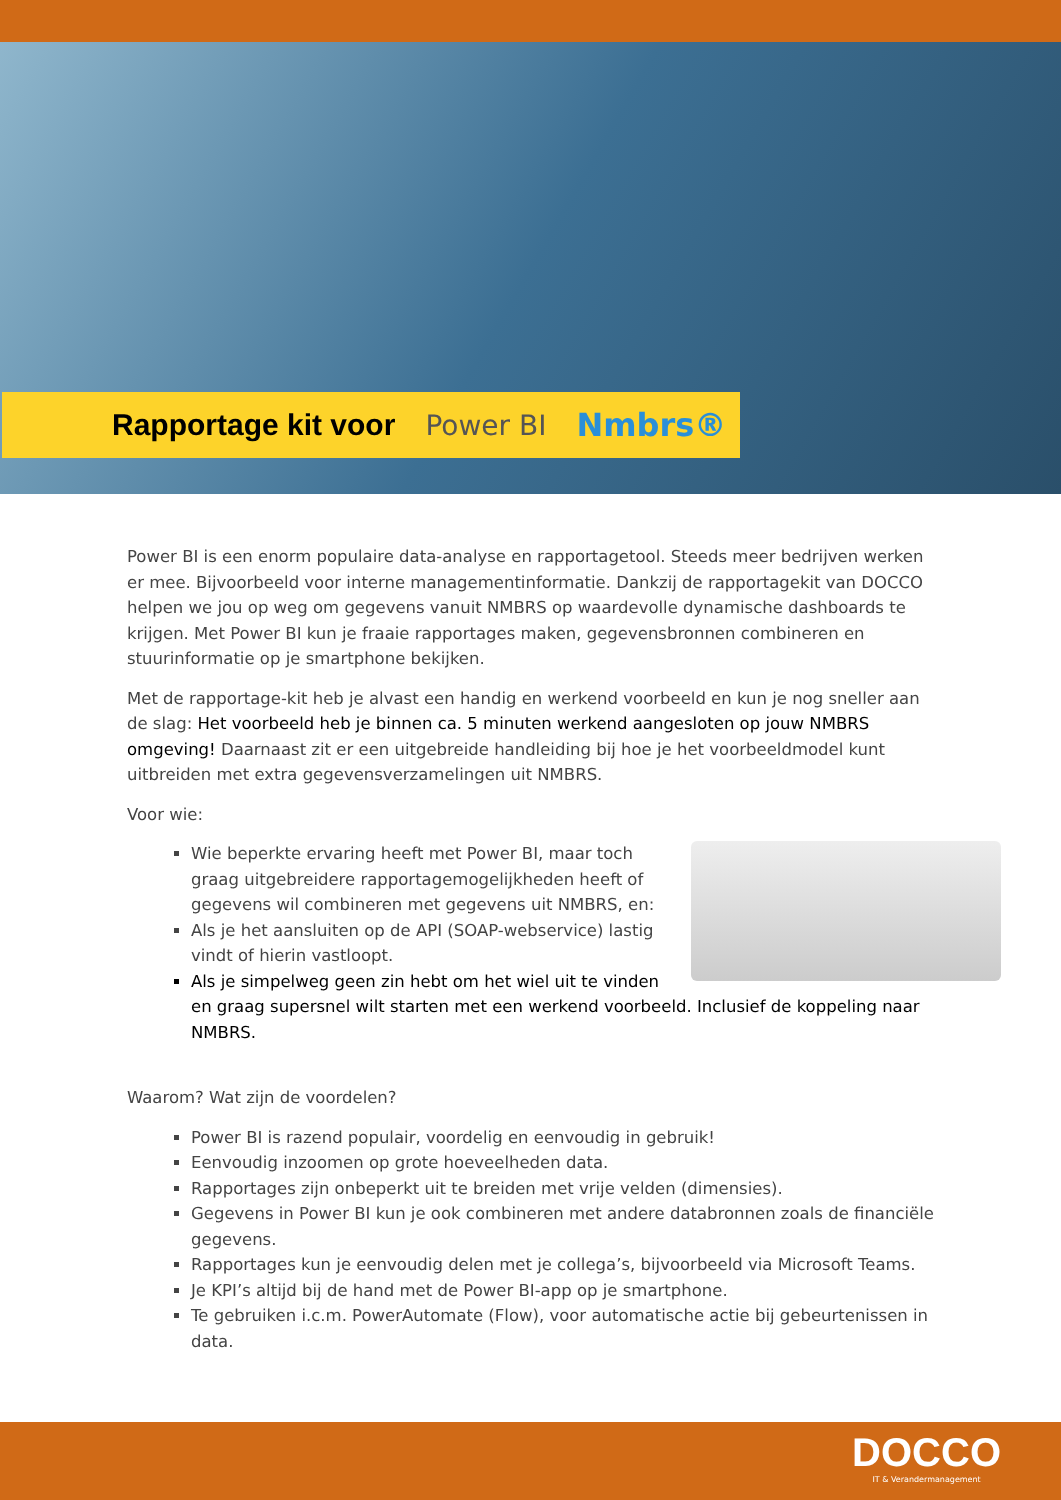Rapportage kit voor Power BI Nmbrs®
Power BI is een enorm populaire data-analyse en rapportagetool. Steeds meer bedrijven werken er mee. Bijvoorbeeld voor interne managementinformatie. Dankzij de rapportagekit van DOCCO helpen we jou op weg om gegevens vanuit NMBRS op waardevolle dynamische dashboards te krijgen. Met Power BI kun je fraaie rapportages maken, gegevensbronnen combineren en stuurinformatie op je smartphone bekijken.
Met de rapportage-kit heb je alvast een handig en werkend voorbeeld en kun je nog sneller aan de slag: Het voorbeeld heb je binnen ca. 5 minuten werkend aangesloten op jouw NMBRS omgeving! Daarnaast zit er een uitgebreide handleiding bij hoe je het voorbeeldmodel kunt uitbreiden met extra gegevensverzamelingen uit NMBRS.
Voor wie:
Wie beperkte ervaring heeft met Power BI, maar toch graag uitgebreidere rapportagemogelijkheden heeft of gegevens wil combineren met gegevens uit NMBRS, en:
Als je het aansluiten op de API (SOAP-webservice) lastig vindt of hierin vastloopt.
Als je simpelweg geen zin hebt om het wiel uit te vinden en graag supersnel wilt starten met een werkend voorbeeld. Inclusief de koppeling naar NMBRS.
Waarom? Wat zijn de voordelen?
Power BI is razend populair, voordelig en eenvoudig in gebruik!
Eenvoudig inzoomen op grote hoeveelheden data.
Rapportages zijn onbeperkt uit te breiden met vrije velden (dimensies).
Gegevens in Power BI kun je ook combineren met andere databronnen zoals de financiële gegevens.
Rapportages kun je eenvoudig delen met je collega’s, bijvoorbeeld via Microsoft Teams.
Je KPI’s altijd bij de hand met de Power BI-app op je smartphone.
Te gebruiken i.c.m. PowerAutomate (Flow), voor automatische actie bij gebeurtenissen in data.
DOCCO
IT & Verandermanagement